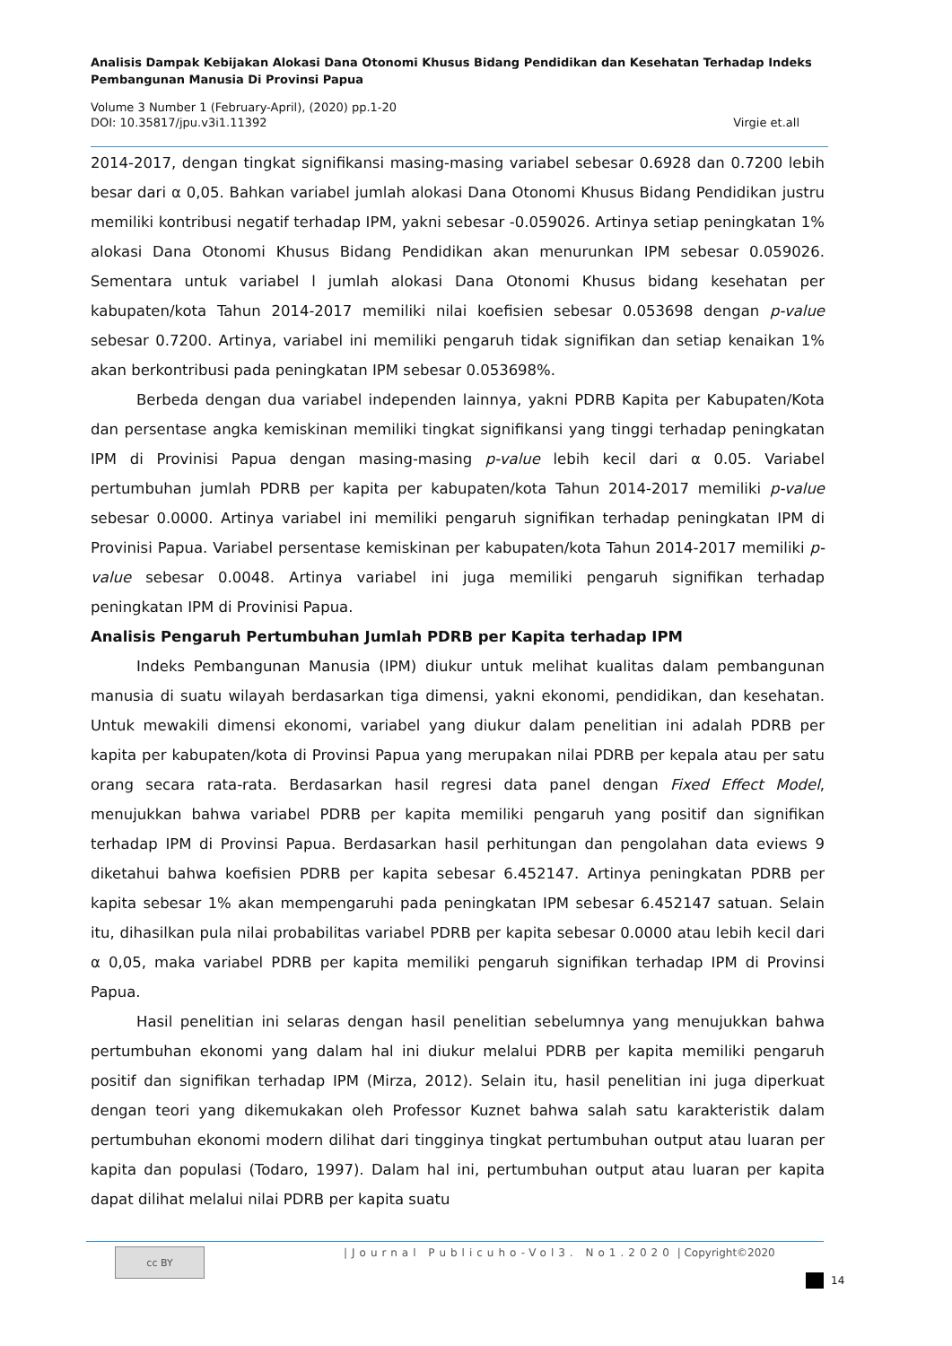Analisis Dampak Kebijakan Alokasi Dana Otonomi Khusus Bidang Pendidikan dan Kesehatan Terhadap Indeks Pembangunan Manusia Di Provinsi Papua
Volume 3 Number 1 (February-April), (2020) pp.1-20
DOI: 10.35817/jpu.v3i1.11392 Virgie et.all
2014-2017, dengan tingkat signifikansi masing-masing variabel sebesar 0.6928 dan 0.7200 lebih besar dari α 0,05. Bahkan variabel jumlah alokasi Dana Otonomi Khusus Bidang Pendidikan justru memiliki kontribusi negatif terhadap IPM, yakni sebesar -0.059026. Artinya setiap peningkatan 1% alokasi Dana Otonomi Khusus Bidang Pendidikan akan menurunkan IPM sebesar 0.059026. Sementara untuk variabel l jumlah alokasi Dana Otonomi Khusus bidang kesehatan per kabupaten/kota Tahun 2014-2017 memiliki nilai koefisien sebesar 0.053698 dengan p-value sebesar 0.7200. Artinya, variabel ini memiliki pengaruh tidak signifikan dan setiap kenaikan 1% akan berkontribusi pada peningkatan IPM sebesar 0.053698%.
Berbeda dengan dua variabel independen lainnya, yakni PDRB Kapita per Kabupaten/Kota dan persentase angka kemiskinan memiliki tingkat signifikansi yang tinggi terhadap peningkatan IPM di Provinisi Papua dengan masing-masing p-value lebih kecil dari α 0.05. Variabel pertumbuhan jumlah PDRB per kapita per kabupaten/kota Tahun 2014-2017 memiliki p-value sebesar 0.0000. Artinya variabel ini memiliki pengaruh signifikan terhadap peningkatan IPM di Provinisi Papua. Variabel persentase kemiskinan per kabupaten/kota Tahun 2014-2017 memiliki p-value sebesar 0.0048. Artinya variabel ini juga memiliki pengaruh signifikan terhadap peningkatan IPM di Provinisi Papua.
Analisis Pengaruh Pertumbuhan Jumlah PDRB per Kapita terhadap IPM
Indeks Pembangunan Manusia (IPM) diukur untuk melihat kualitas dalam pembangunan manusia di suatu wilayah berdasarkan tiga dimensi, yakni ekonomi, pendidikan, dan kesehatan. Untuk mewakili dimensi ekonomi, variabel yang diukur dalam penelitian ini adalah PDRB per kapita per kabupaten/kota di Provinsi Papua yang merupakan nilai PDRB per kepala atau per satu orang secara rata-rata. Berdasarkan hasil regresi data panel dengan Fixed Effect Model, menujukkan bahwa variabel PDRB per kapita memiliki pengaruh yang positif dan signifikan terhadap IPM di Provinsi Papua. Berdasarkan hasil perhitungan dan pengolahan data eviews 9 diketahui bahwa koefisien PDRB per kapita sebesar 6.452147. Artinya peningkatan PDRB per kapita sebesar 1% akan mempengaruhi pada peningkatan IPM sebesar 6.452147 satuan. Selain itu, dihasilkan pula nilai probabilitas variabel PDRB per kapita sebesar 0.0000 atau lebih kecil dari α 0,05, maka variabel PDRB per kapita memiliki pengaruh signifikan terhadap IPM di Provinsi Papua.
Hasil penelitian ini selaras dengan hasil penelitian sebelumnya yang menujukkan bahwa pertumbuhan ekonomi yang dalam hal ini diukur melalui PDRB per kapita memiliki pengaruh positif dan signifikan terhadap IPM (Mirza, 2012). Selain itu, hasil penelitian ini juga diperkuat dengan teori yang dikemukakan oleh Professor Kuznet bahwa salah satu karakteristik dalam pertumbuhan ekonomi modern dilihat dari tingginya tingkat pertumbuhan output atau luaran per kapita dan populasi (Todaro, 1997). Dalam hal ini, pertumbuhan output atau luaran per kapita dapat dilihat melalui nilai PDRB per kapita suatu
cc BY
|Journal Publicuho-Vol3. No1.2020 | Copyright©2020
14